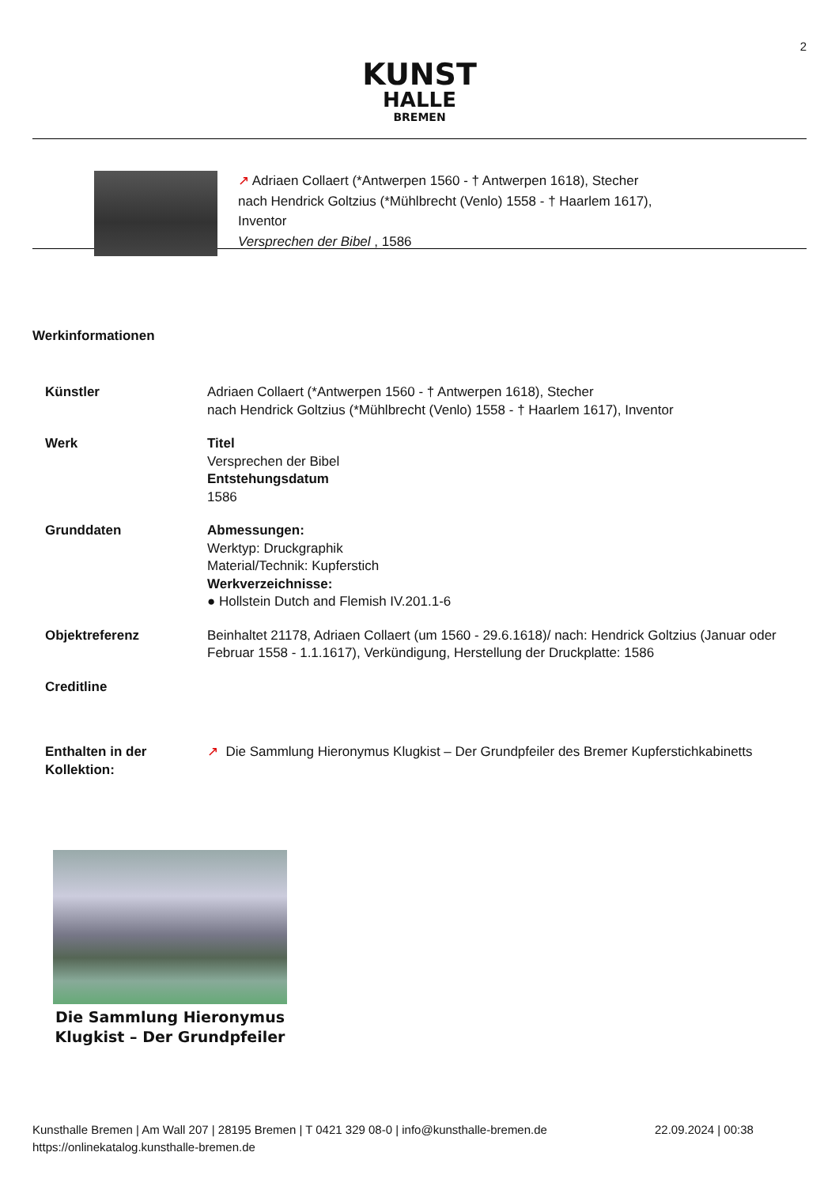2
KUNST
HALLE
BREMEN
↗ Adriaen Collaert (*Antwerpen 1560 - † Antwerpen 1618), Stecher
nach Hendrick Goltzius (*Mühlbrecht (Venlo) 1558 - † Haarlem 1617),
Inventor
Versprechen der Bibel , 1586
Werkinformationen
| Künstler | Adriaen Collaert (*Antwerpen 1560 - † Antwerpen 1618), Stecher nach Hendrick Goltzius (*Mühlbrecht (Venlo) 1558 - † Haarlem 1617), Inventor |
| Werk | Titel Versprechen der Bibel Entstehungsdatum 1586 |
| Grunddaten | Abmessungen: Werktyp: Druckgraphik Material/Technik: Kupferstich Werkverzeichnisse: ● Hollstein Dutch and Flemish IV.201.1-6 |
| Objektreferenz | Beinhaltet 21178, Adriaen Collaert (um 1560 - 29.6.1618)/ nach: Hendrick Goltzius (Januar oder Februar 1558 - 1.1.1617), Verkündigung, Herstellung der Druckplatte: 1586 |
| Creditline | |
| Enthalten in der Kollektion: | ↗ Die Sammlung Hieronymus Klugkist – Der Grundpfeiler des Bremer Kupferstichkabinetts |
Die Sammlung Hieronymus Klugkist – Der Grundpfeiler
Kunsthalle Bremen | Am Wall 207 | 28195 Bremen | T 0421 329 08-0 | info@kunsthalle-bremen.de 22.09.2024 | 00:38
https://onlinekatalog.kunsthalle-bremen.de